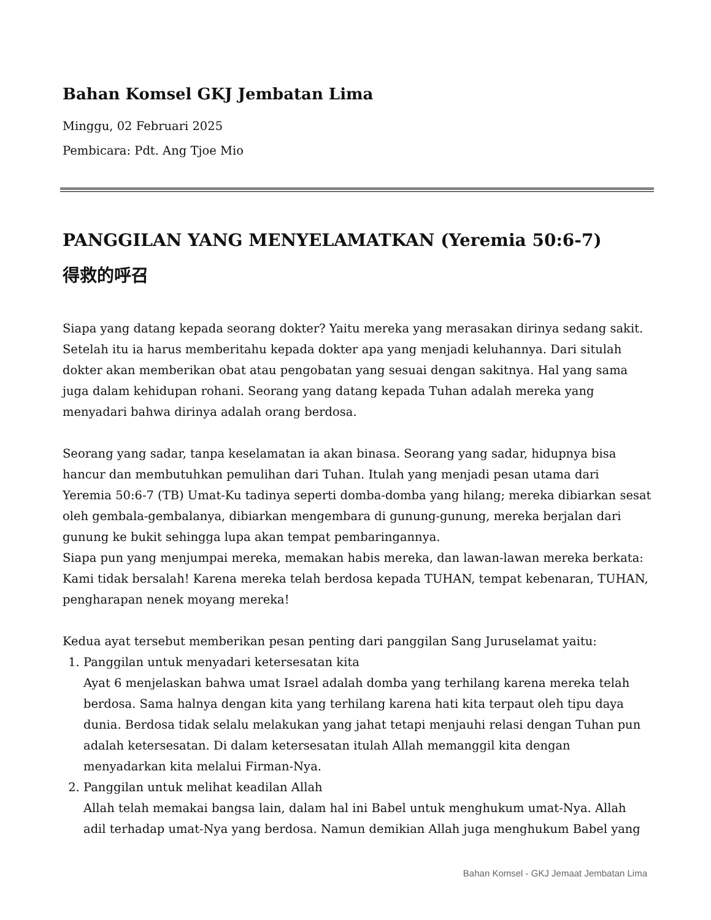Bahan Komsel GKJ Jembatan Lima
Minggu, 02 Februari 2025
Pembicara: Pdt. Ang Tjoe Mio
PANGGILAN YANG MENYELAMATKAN (Yeremia 50:6-7)
得救的呼召
Siapa yang datang kepada seorang dokter? Yaitu mereka yang merasakan dirinya sedang sakit. Setelah itu ia harus memberitahu kepada dokter apa yang menjadi keluhannya. Dari situlah dokter akan memberikan obat atau pengobatan yang sesuai dengan sakitnya. Hal yang sama juga dalam kehidupan rohani. Seorang yang datang kepada Tuhan adalah mereka yang menyadari bahwa dirinya adalah orang berdosa.
Seorang yang sadar, tanpa keselamatan ia akan binasa. Seorang yang sadar, hidupnya bisa hancur dan membutuhkan pemulihan dari Tuhan. Itulah yang menjadi pesan utama dari Yeremia 50:6-7 (TB) Umat-Ku tadinya seperti domba-domba yang hilang; mereka dibiarkan sesat oleh gembala-gembalanya, dibiarkan mengembara di gunung-gunung, mereka berjalan dari gunung ke bukit sehingga lupa akan tempat pembaringannya.
Siapa pun yang menjumpai mereka, memakan habis mereka, dan lawan-lawan mereka berkata: Kami tidak bersalah! Karena mereka telah berdosa kepada TUHAN, tempat kebenaran, TUHAN, pengharapan nenek moyang mereka!
Kedua ayat tersebut memberikan pesan penting dari panggilan Sang Juruselamat yaitu:
1. Panggilan untuk menyadari ketersesatan kita
Ayat 6 menjelaskan bahwa umat Israel adalah domba yang terhilang karena mereka telah berdosa. Sama halnya dengan kita yang terhilang karena hati kita terpaut oleh tipu daya dunia. Berdosa tidak selalu melakukan yang jahat tetapi menjauhi relasi dengan Tuhan pun adalah ketersesatan. Di dalam ketersesatan itulah Allah memanggil kita dengan menyadarkan kita melalui Firman-Nya.
2. Panggilan untuk melihat keadilan Allah
Allah telah memakai bangsa lain, dalam hal ini Babel untuk menghukum umat-Nya. Allah adil terhadap umat-Nya yang berdosa. Namun demikian Allah juga menghukum Babel yang
Bahan Komsel - GKJ Jemaat Jembatan Lima